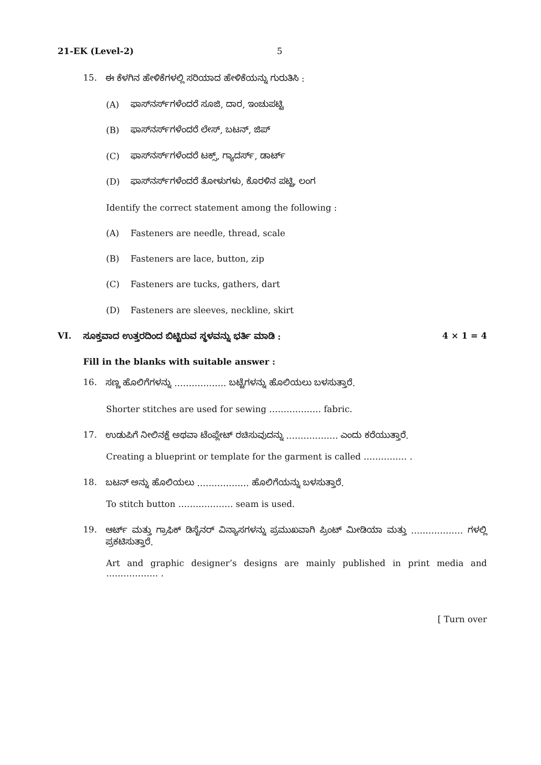21-EK (Level-2) 5
15. ಈ ಕೆಳಗಿನ ಹೇಳಿಕೆಗಳಲ್ಲಿ ಸರಿಯಾದ ಹೇಳಿಕೆಯನ್ನು ಗುರುತಿಸಿ :
(A) ಫಾಸ್‌ನರ್ಸ್‌ಗಳೆಂದರೆ ಸೂಜಿ, ದಾರ, ಇಂಚುಪಟ್ಟಿ
(B) ಫಾಸ್‌ನರ್ಸ್‌ಗಳೆಂದರೆ ಲೇಸ್, ಬಟನ್, ಜಿಪ್
(C) ಫಾಸ್‌ನರ್ಸ್‌ಗಳೆಂದರೆ ಟಕ್ಸ್, ಗ್ಯಾದರ್ಸ್, ಡಾರ್ಟ್
(D) ಫಾಸ್‌ನರ್ಸ್‌ಗಳೆಂದರೆ ತೋಳುಗಳು, ಕೊರಳಿನ ಪಟ್ಟಿ, ಲಂಗ
Identify the correct statement among the following :
(A) Fasteners are needle, thread, scale
(B) Fasteners are lace, button, zip
(C) Fasteners are tucks, gathers, dart
(D) Fasteners are sleeves, neckline, skirt
VI. ಸೂಕ್ತವಾದ ಉತ್ತರದಿಂದ ಬಿಟ್ಟಿರುವ ಸ್ಥಳವನ್ನು ಭರ್ತಿ ಮಾಡಿ : 4 × 1 = 4
Fill in the blanks with suitable answer :
16. ಸಣ್ಣ ಹೊಲಿಗೆಗಳನ್ನು ……………… ಬಟ್ಟೆಗಳನ್ನು ಹೊಲಿಯಲು ಬಳಸುತ್ತಾರೆ.
Shorter stitches are used for sewing ……………… fabric.
17. ಉಡುಪಿಗೆ ನೀಲಿನಕ್ಷೆ ಅಥವಾ ಟೆಂಪ್ಲೇಟ್ ರಚಿಸುವುದನ್ನು ……………… ಎಂದು ಕರೆಯುತ್ತಾರೆ.
Creating a blueprint or template for the garment is called …………… .
18. ಬಟನ್ ಅನ್ನು ಹೊಲಿಯಲು ……………… ಹೊಲಿಗೆಯನ್ನು ಬಳಸುತ್ತಾರೆ.
To stitch button ………………. seam is used.
19. ಆರ್ಟ್ ಮತ್ತು ಗ್ರಾಫಿಕ್ ಡಿಸೈನರ್ ವಿನ್ಯಾಸಗಳನ್ನು ಪ್ರಮುಖವಾಗಿ ಪ್ರಿಂಟ್ ಮೀಡಿಯಾ ಮತ್ತು ……………… ಗಳಲ್ಲಿ ಪ್ರಕಟಿಸುತ್ತಾರೆ.
Art and graphic designer’s designs are mainly published in print media and ……………… .
[ Turn over